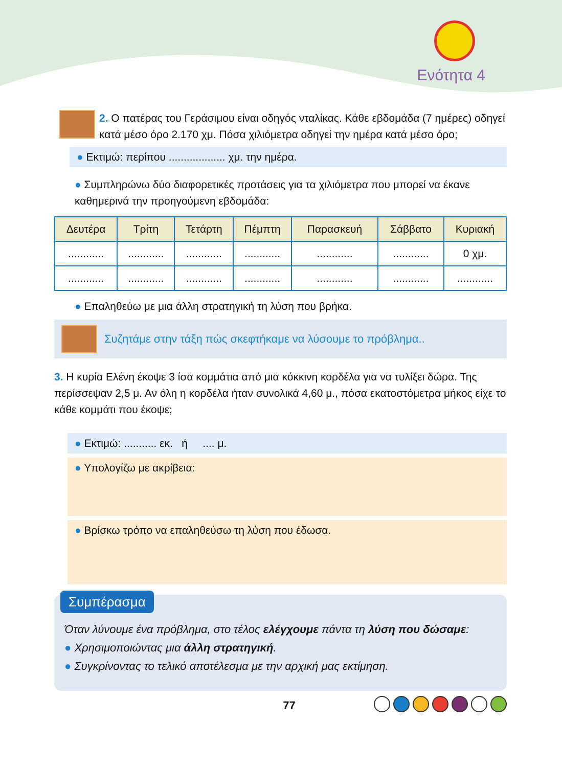Ενότητα 4
2. Ο πατέρας του Γεράσιμου είναι οδηγός νταλίκας. Κάθε εβδομάδα (7 ημέρες) οδηγεί κατά μέσο όρο 2.170 χμ. Πόσα χιλιόμετρα οδηγεί την ημέρα κατά μέσο όρο;
● Εκτιμώ: περίπου ................... χμ. την ημέρα.
● Συμπληρώνω δύο διαφορετικές προτάσεις για τα χιλιόμετρα που μπορεί να έκανε καθημερινά την προηγούμενη εβδομάδα:
| Δευτέρα | Τρίτη | Τετάρτη | Πέμπτη | Παρασκευή | Σάββατο | Κυριακή |
| --- | --- | --- | --- | --- | --- | --- |
| ............ | ............ | ............ | ............ | ............ | ............ | 0 χμ. |
| ............ | ............ | ............ | ............ | ............ | ............ | ............ |
● Επαληθεύω με μια άλλη στρατηγική τη λύση που βρήκα.
Συζητάμε στην τάξη πώς σκεφτήκαμε να λύσουμε το πρόβλημα..
3. Η κυρία Ελένη έκοψε 3 ίσα κομμάτια από μια κόκκινη κορδέλα για να τυλίξει δώρα. Της περίσσεψαν 2,5 μ. Αν όλη η κορδέλα ήταν συνολικά 4,60 μ., πόσα εκατοστόμετρα μήκος είχε το κάθε κομμάτι που έκοψε;
● Εκτιμώ: ........... εκ. ή .... μ.
● Υπολογίζω με ακρίβεια:
● Βρίσκω τρόπο να επαληθεύσω τη λύση που έδωσα.
Συμπέρασμα
Όταν λύνουμε ένα πρόβλημα, στο τέλος ελέγχουμε πάντα τη λύση που δώσαμε:
● Χρησιμοποιώντας μια άλλη στρατηγική.
● Συγκρίνοντας το τελικό αποτέλεσμα με την αρχική μας εκτίμηση.
77